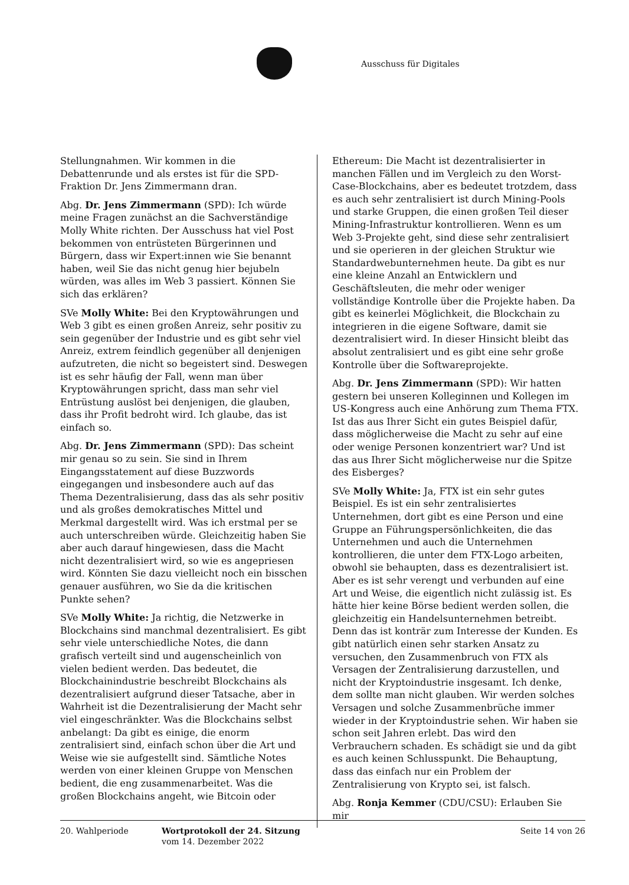Ausschuss für Digitales
Stellungnahmen. Wir kommen in die Debattenrunde und als erstes ist für die SPD-Fraktion Dr. Jens Zimmermann dran.
Abg. Dr. Jens Zimmermann (SPD): Ich würde meine Fragen zunächst an die Sachverständige Molly White richten. Der Ausschuss hat viel Post bekommen von entrüsteten Bürgerinnen und Bürgern, dass wir Expert:innen wie Sie benannt haben, weil Sie das nicht genug hier bejubeln würden, was alles im Web 3 passiert. Können Sie sich das erklären?
SVe Molly White: Bei den Kryptowährungen und Web 3 gibt es einen großen Anreiz, sehr positiv zu sein gegenüber der Industrie und es gibt sehr viel Anreiz, extrem feindlich gegenüber all denjenigen aufzutreten, die nicht so begeistert sind. Deswegen ist es sehr häufig der Fall, wenn man über Kryptowährungen spricht, dass man sehr viel Entrüstung auslöst bei denjenigen, die glauben, dass ihr Profit bedroht wird. Ich glaube, das ist einfach so.
Abg. Dr. Jens Zimmermann (SPD): Das scheint mir genau so zu sein. Sie sind in Ihrem Eingangsstatement auf diese Buzzwords eingegangen und insbesondere auch auf das Thema Dezentralisierung, dass das als sehr positiv und als großes demokratisches Mittel und Merkmal dargestellt wird. Was ich erstmal per se auch unterschreiben würde. Gleichzeitig haben Sie aber auch darauf hingewiesen, dass die Macht nicht dezentralisiert wird, so wie es angepriesen wird. Könnten Sie dazu vielleicht noch ein bisschen genauer ausführen, wo Sie da die kritischen Punkte sehen?
SVe Molly White: Ja richtig, die Netzwerke in Blockchains sind manchmal dezentralisiert. Es gibt sehr viele unterschiedliche Notes, die dann grafisch verteilt sind und augenscheinlich von vielen bedient werden. Das bedeutet, die Blockchainindustrie beschreibt Blockchains als dezentralisiert aufgrund dieser Tatsache, aber in Wahrheit ist die Dezentralisierung der Macht sehr viel eingeschränkter. Was die Blockchains selbst anbelangt: Da gibt es einige, die enorm zentralisiert sind, einfach schon über die Art und Weise wie sie aufgestellt sind. Sämtliche Notes werden von einer kleinen Gruppe von Menschen bedient, die eng zusammenarbeitet. Was die großen Blockchains angeht, wie Bitcoin oder
Ethereum: Die Macht ist dezentralisierter in manchen Fällen und im Vergleich zu den Worst-Case-Blockchains, aber es bedeutet trotzdem, dass es auch sehr zentralisiert ist durch Mining-Pools und starke Gruppen, die einen großen Teil dieser Mining-Infrastruktur kontrollieren. Wenn es um Web 3-Projekte geht, sind diese sehr zentralisiert und sie operieren in der gleichen Struktur wie Standardwebunternehmen heute. Da gibt es nur eine kleine Anzahl an Entwicklern und Geschäftsleuten, die mehr oder weniger vollständige Kontrolle über die Projekte haben. Da gibt es keinerlei Möglichkeit, die Blockchain zu integrieren in die eigene Software, damit sie dezentralisiert wird. In dieser Hinsicht bleibt das absolut zentralisiert und es gibt eine sehr große Kontrolle über die Softwareprojekte.
Abg. Dr. Jens Zimmermann (SPD): Wir hatten gestern bei unseren Kolleginnen und Kollegen im US-Kongress auch eine Anhörung zum Thema FTX. Ist das aus Ihrer Sicht ein gutes Beispiel dafür, dass möglicherweise die Macht zu sehr auf eine oder wenige Personen konzentriert war? Und ist das aus Ihrer Sicht möglicherweise nur die Spitze des Eisberges?
SVe Molly White: Ja, FTX ist ein sehr gutes Beispiel. Es ist ein sehr zentralisiertes Unternehmen, dort gibt es eine Person und eine Gruppe an Führungspersönlichkeiten, die das Unternehmen und auch die Unternehmen kontrollieren, die unter dem FTX-Logo arbeiten, obwohl sie behaupten, dass es dezentralisiert ist. Aber es ist sehr verengt und verbunden auf eine Art und Weise, die eigentlich nicht zulässig ist. Es hätte hier keine Börse bedient werden sollen, die gleichzeitig ein Handelsunternehmen betreibt. Denn das ist konträr zum Interesse der Kunden. Es gibt natürlich einen sehr starken Ansatz zu versuchen, den Zusammenbruch von FTX als Versagen der Zentralisierung darzustellen, und nicht der Kryptoindustrie insgesamt. Ich denke, dem sollte man nicht glauben. Wir werden solches Versagen und solche Zusammenbrüche immer wieder in der Kryptoindustrie sehen. Wir haben sie schon seit Jahren erlebt. Das wird den Verbrauchern schaden. Es schädigt sie und da gibt es auch keinen Schlusspunkt. Die Behauptung, dass das einfach nur ein Problem der Zentralisierung von Krypto sei, ist falsch.
Abg. Ronja Kemmer (CDU/CSU): Erlauben Sie mir
20. Wahlperiode Wortprotokoll der 24. Sitzung
vom 14. Dezember 2022
Seite 14 von 26